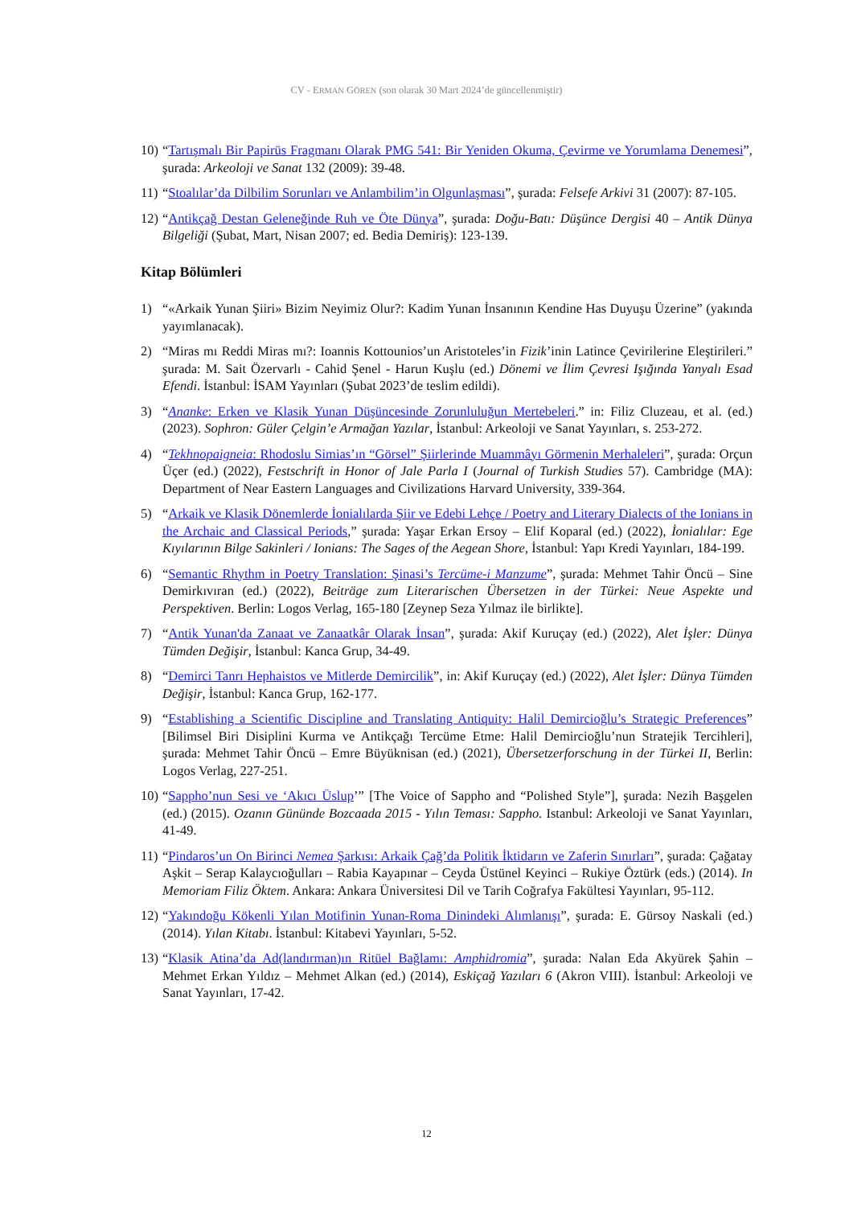CV - ERMAN GÖREN (son olarak 30 Mart 2024’de güncellenmiştir)
10) “Tartışmalı Bir Papirüs Fragmanı Olarak PMG 541: Bir Yeniden Okuma, Çevirme ve Yorumlama Denemesi”, şurada: Arkeoloji ve Sanat 132 (2009): 39-48.
11) “Stoalılar’da Dilbilim Sorunları ve Anlambilim’in Olgunlaşması”, şurada: Felsefe Arkivi 31 (2007): 87-105.
12) “Antikçağ Destan Geleneğinde Ruh ve Öte Dünya”, şurada: Doğu-Batı: Düşünce Dergisi 40 – Antik Dünya Bilgeliği (Şubat, Mart, Nisan 2007; ed. Bedia Demiriş): 123-139.
Kitap Bölümleri
1) “«Arkaik Yunan Şiiri» Bizim Neyimiz Olur?: Kadim Yunan İnsanının Kendine Has Duyuşu Üzerine” (yakında yayımlanacak).
2) “Miras mı Reddi Miras mı?: Ioannis Kottounios’un Aristoteles’in Fizik’inin Latince Çevirilerine Eleştirileri.” şurada: M. Sait Özervarlı - Cahid Şenel - Harun Kuşlu (ed.) Dönemi ve İlim Çevresi Işığında Yanyalı Esad Efendi. İstanbul: İSAM Yayınları (Şubat 2023’de teslim edildi).
3) “Ananke: Erken ve Klasik Yunan Düşüncesinde Zorunluluğun Mertebeleri.” in: Filiz Cluzeau, et al. (ed.) (2023). Sophron: Güler Çelgin’e Armağan Yazılar, İstanbul: Arkeoloji ve Sanat Yayınları, s. 253-272.
4) “Tekhnopaigneia: Rhodoslu Simias’ın “Görsel” Şiirlerinde Muammâyı Görmenin Merhaleleri”, şurada: Orçun Üçer (ed.) (2022), Festschrift in Honor of Jale Parla I (Journal of Turkish Studies 57). Cambridge (MA): Department of Near Eastern Languages and Civilizations Harvard University, 339-364.
5) “Arkaik ve Klasik Dönemlerde İonialılarda Şiir ve Edebi Lehçe / Poetry and Literary Dialects of the Ionians in the Archaic and Classical Periods,” şurada: Yaşar Erkan Ersoy – Elif Koparal (ed.) (2022), İonialılar: Ege Kıyılarının Bilge Sakinleri / Ionians: The Sages of the Aegean Shore, İstanbul: Yapı Kredi Yayınları, 184-199.
6) “Semantic Rhythm in Poetry Translation: Şinasi’s Tercüme-i Manzume”, şurada: Mehmet Tahir Öncü – Sine Demirkıvıran (ed.) (2022), Beiträge zum Literarischen Übersetzen in der Türkei: Neue Aspekte und Perspektiven. Berlin: Logos Verlag, 165-180 [Zeynep Seza Yılmaz ile birlikte].
7) “Antik Yunan'da Zanaat ve Zanaatkâr Olarak İnsan”, şurada: Akif Kuruçay (ed.) (2022), Alet İşler: Dünya Tümden Değişir, İstanbul: Kanca Grup, 34-49.
8) “Demirci Tanrı Hephaistos ve Mitlerde Demircilik”, in: Akif Kuruçay (ed.) (2022), Alet İşler: Dünya Tümden Değişir, İstanbul: Kanca Grup, 162-177.
9) “Establishing a Scientific Discipline and Translating Antiquity: Halil Demircioğlu’s Strategic Preferences” [Bilimsel Biri Disiplini Kurma ve Antikçağı Tercüme Etme: Halil Demircioğlu’nun Stratejik Tercihleri], şurada: Mehmet Tahir Öncü – Emre Büyüknisan (ed.) (2021), Übersetzerforschung in der Türkei II, Berlin: Logos Verlag, 227-251.
10) “Sappho’nun Sesi ve ‘Akıcı Üslup’” [The Voice of Sappho and “Polished Style”], şurada: Nezih Başgelen (ed.) (2015). Ozanın Gününde Bozcaada 2015 - Yılın Teması: Sappho. Istanbul: Arkeoloji ve Sanat Yayınları, 41-49.
11) “Pindaros’un On Birinci Nemea Şarkısı: Arkaik Çağ’da Politik İktidarın ve Zaferin Sınırları”, şurada: Çağatay Aşkit – Serap Kalaycıoğulları – Rabia Kayapınar – Ceyda Üstünel Keyinci – Rukiye Öztürk (eds.) (2014). In Memoriam Filiz Öktem. Ankara: Ankara Üniversitesi Dil ve Tarih Coğrafya Fakültesi Yayınları, 95-112.
12) “Yakındoğu Kökenli Yılan Motifinin Yunan-Roma Dinindeki Alımlanışı”, şurada: E. Gürsoy Naskali (ed.) (2014). Yılan Kitabı. İstanbul: Kitabevi Yayınları, 5-52.
13) “Klasik Atina’da Ad(landırman)ın Ritüel Bağlamı: Amphidromia”, şurada: Nalan Eda Akyürek Şahin – Mehmet Erkan Yıldız – Mehmet Alkan (ed.) (2014), Eskiçağ Yazıları 6 (Akron VIII). İstanbul: Arkeoloji ve Sanat Yayınları, 17-42.
12